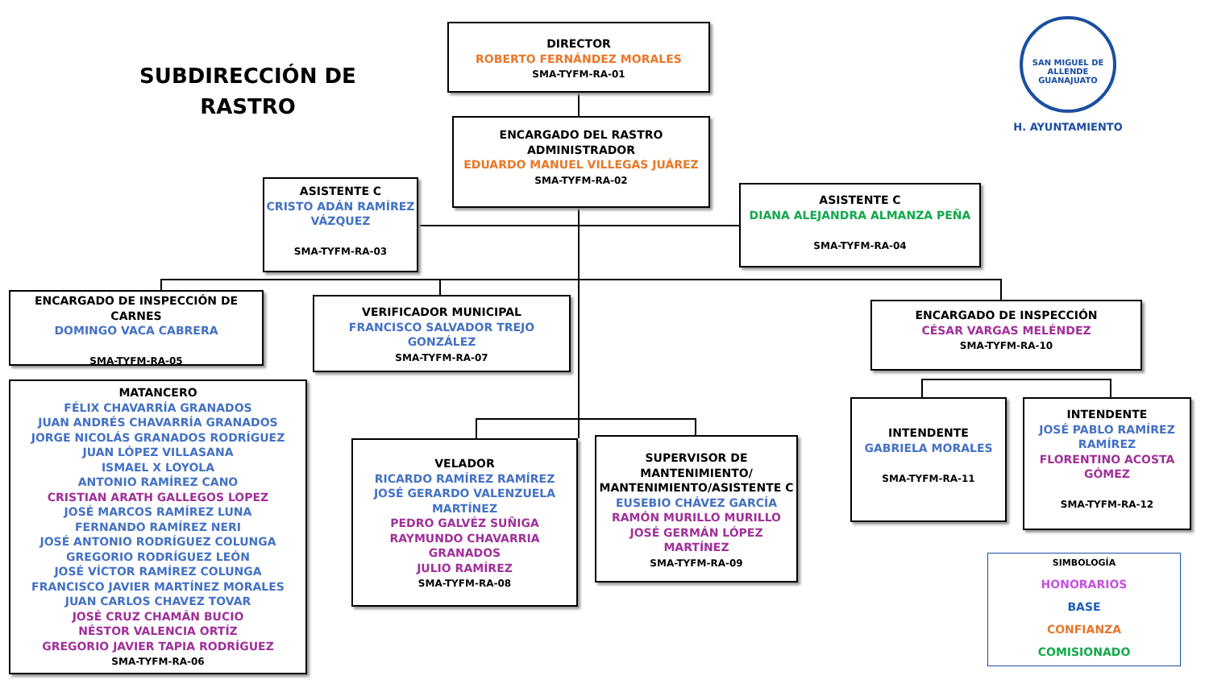SUBDIRECCIÓN DE RASTRO
SAN MIGUEL DE ALLENDE GUANAJUATO
H. AYUNTAMIENTO
DIRECTOR
ROBERTO FERNÁNDEZ MORALES
SMA-TYFM-RA-01
ENCARGADO DEL RASTRO
ADMINISTRADOR
EDUARDO MANUEL VILLEGAS JUÁREZ
SMA-TYFM-RA-02
ASISTENTE C
CRISTO ADÁN RAMÍREZ VÁZQUEZ
SMA-TYFM-RA-03
ASISTENTE C
DIANA ALEJANDRA ALMANZA PEÑA
SMA-TYFM-RA-04
ENCARGADO DE INSPECCIÓN DE CARNES
DOMINGO VACA CABRERA
SMA-TYFM-RA-05
VERIFICADOR MUNICIPAL
FRANCISCO SALVADOR TREJO GONZÁLEZ
SMA-TYFM-RA-07
ENCARGADO DE INSPECCIÓN
CÉSAR VARGAS MELÉNDEZ
SMA-TYFM-RA-10
MATANCERO
FÉLIX CHAVARRÍA GRANADOS
JUAN ANDRÉS CHAVARRÍA GRANADOS
JORGE NICOLÁS GRANADOS RODRÍGUEZ
JUAN LÓPEZ VILLASANA
ISMAEL X LOYOLA
ANTONIO RAMÍREZ CANO
CRISTIAN ARATH GALLEGOS LOPEZ
JOSÉ MARCOS RAMÍREZ LUNA
FERNANDO RAMÍREZ NERI
JOSÉ ANTONIO RODRÍGUEZ COLUNGA
GREGORIO RODRÍGUEZ LEÓN
JOSÉ VÍCTOR RAMÍREZ COLUNGA
FRANCISCO JAVIER MARTÍNEZ MORALES
JUAN CARLOS CHAVEZ TOVAR
JOSÉ CRUZ CHAMÁN BUCIO
NÉSTOR VALENCIA ORTÍZ
GREGORIO JAVIER TAPIA RODRÍGUEZ
SMA-TYFM-RA-06
VELADOR
RICARDO RAMÍREZ RAMÍREZ
JOSÉ GERARDO VALENZUELA MARTÍNEZ
PEDRO GALVÉZ SUÑIGA
RAYMUNDO CHAVARRIA GRANADOS
JULIO RAMÍREZ
SMA-TYFM-RA-08
SUPERVISOR DE MANTENIMIENTO/ MANTENIMIENTO/ASISTENTE C
EUSEBIO CHÁVEZ GARCÍA
RAMÓN MURILLO MURILLO
JOSÉ GERMÁN LÓPEZ MARTÍNEZ
SMA-TYFM-RA-09
INTENDENTE
GABRIELA MORALES
SMA-TYFM-RA-11
INTENDENTE
JOSÉ PABLO RAMÍREZ RAMÍREZ
FLORENTINO ACOSTA GÓMEZ
SMA-TYFM-RA-12
SIMBOLOGÍA
HONORARIOS
BASE
CONFIANZA
COMISIONADO